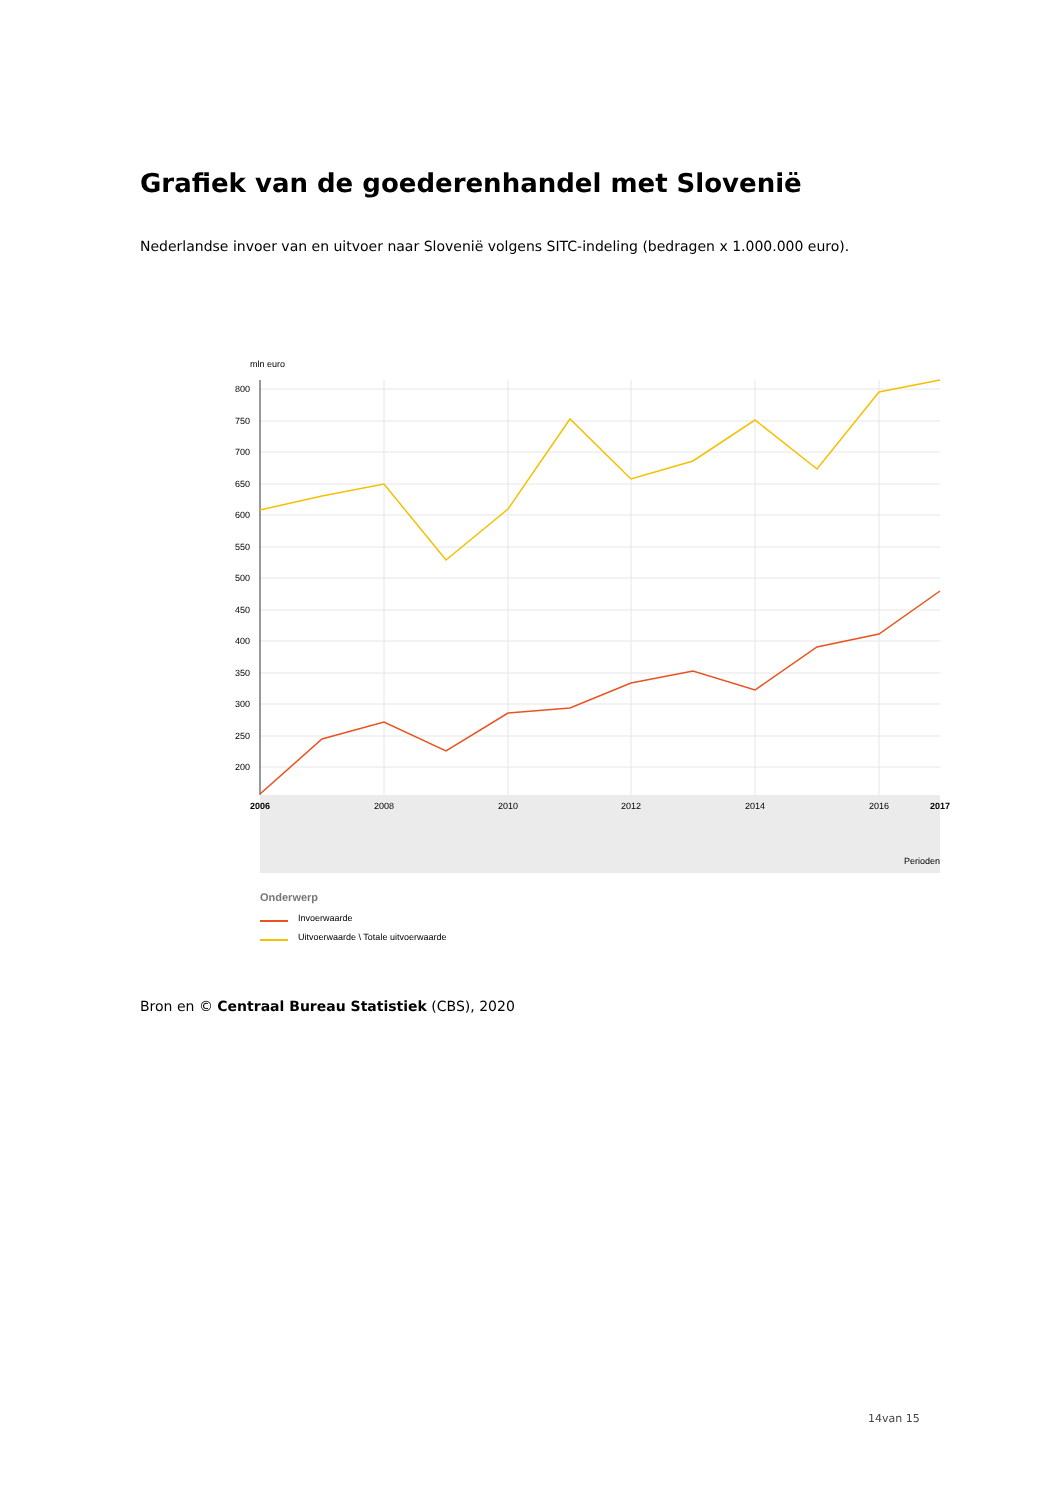Grafiek van de goederenhandel met Slovenië
Nederlandse invoer van en uitvoer naar Slovenië volgens SITC-indeling (bedragen x 1.000.000 euro).
mln euro
800
750
700
650
600
550
500
450
400
350
300
250
200
2006
2008
2010
2012
2014
2016
2017
Perioden
Onderwerp
Invoerwaarde
Uitvoerwaarde \ Totale uitvoerwaarde
Bron en © Centraal Bureau Statistiek (CBS), 2020
14van 15